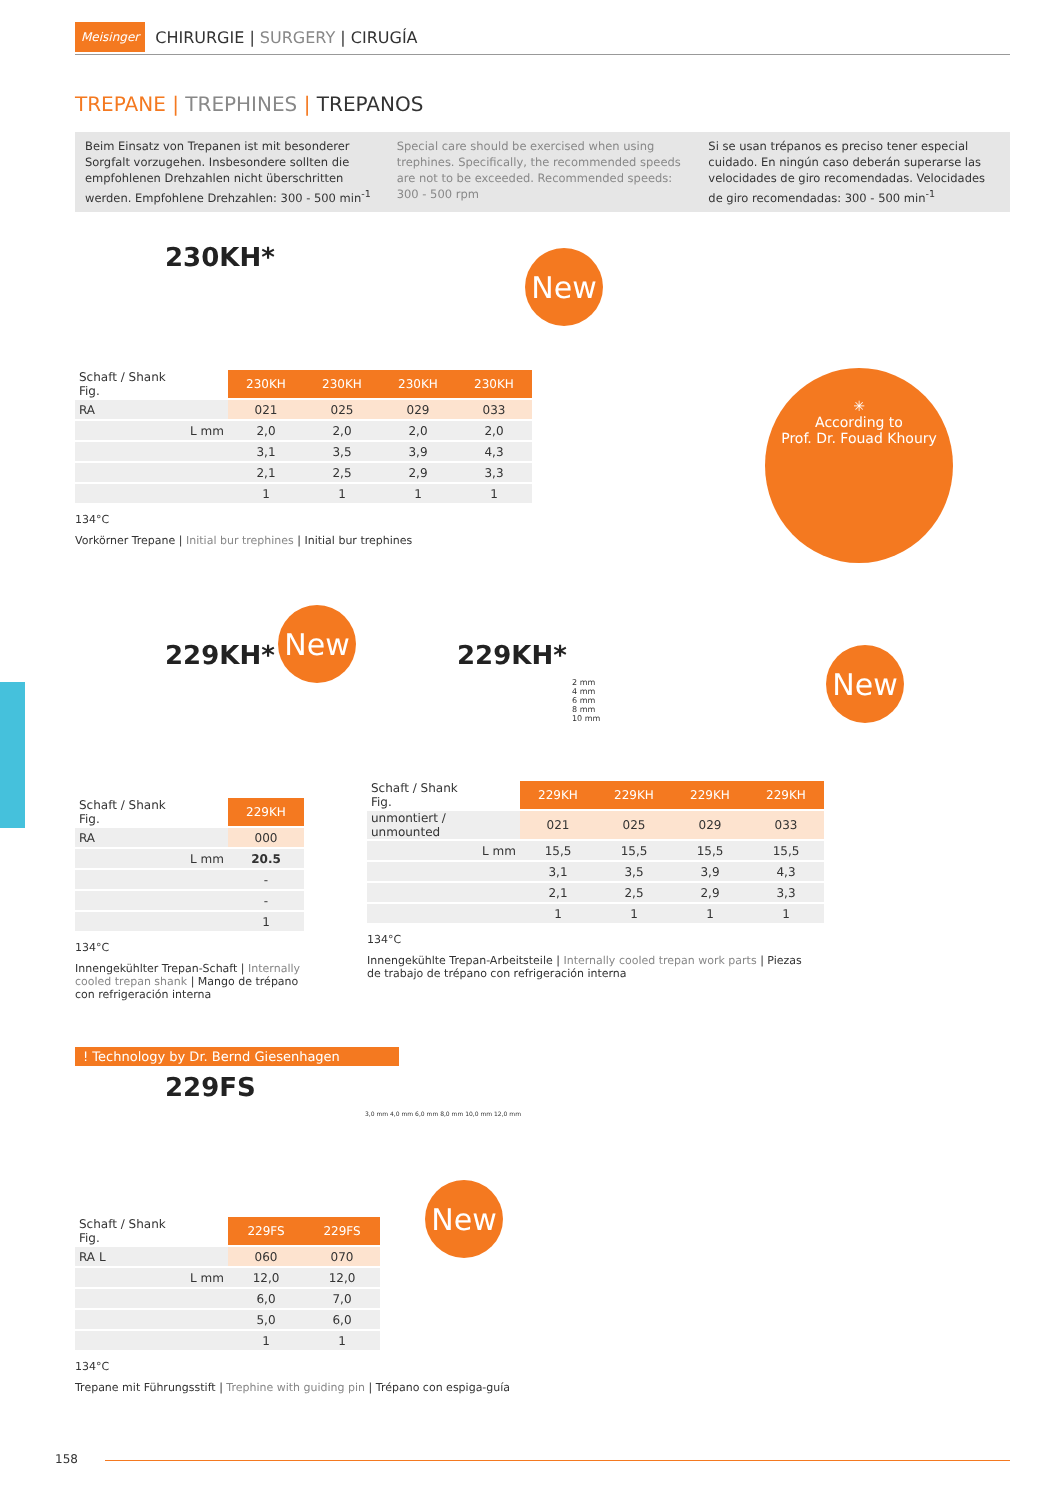Meisinger CHIRURGIE | SURGERY | CIRUGÍA
TREPANE | TREPHINES | TREPANOS
Beim Einsatz von Trepanen ist mit besonderer Sorgfalt vorzugehen. Insbesondere sollten die empfohlenen Drehzahlen nicht überschritten werden. Empfohlene Drehzahlen: 300 - 500 min<sup>-1</sup>
Special care should be exercised when using trephines. Specifically, the recommended speeds are not to be exceeded. Recommended speeds: 300 - 500 rpm
Si se usan trépanos es preciso tener especial cuidado. En ningún caso deberán superarse las velocidades de giro recomendadas. Velocidades de giro recomendadas: 300 - 500 min<sup>-1</sup>
230KH*
| Schaft / Shank Fig. | 230KH | 230KH | 230KH | 230KH |
| RA | 021 | 025 | 029 | 033 |
| L mm | 2,0 | 2,0 | 2,0 | 2,0 |
| | 3,1 | 3,5 | 3,9 | 4,3 |
| | 2,1 | 2,5 | 2,9 | 3,3 |
| | 1 | 1 | 1 | 1 |
134°C
Vorkörner Trepane | Initial bur trephines | Initial bur trephines
New
✳
According to
Prof. Dr. Fouad Khoury
229KH*
| Schaft / Shank Fig. | 229KH |
| RA | 000 |
| L mm | 20.5 |
| | - |
| | - |
| | 1 |
134°C
Innengekühlter Trepan-Schaft | Internally cooled trepan shank | Mango de trépano con refrigeración interna
New
229KH*
2 mm
4 mm
6 mm
8 mm
10 mm
| Schaft / Shank Fig. | 229KH | 229KH | 229KH | 229KH |
| unmontiert / unmounted | 021 | 025 | 029 | 033 |
| L mm | 15,5 | 15,5 | 15,5 | 15,5 |
| | 3,1 | 3,5 | 3,9 | 4,3 |
| | 2,1 | 2,5 | 2,9 | 3,3 |
| | 1 | 1 | 1 | 1 |
134°C
Innengekühlte Trepan-Arbeitsteile | Internally cooled trepan work parts | Piezas de trabajo de trépano con refrigeración interna
New
! Technology by Dr. Bernd Giesenhagen
229FS
3,0 mm 4,0 mm 6,0 mm 8,0 mm 10,0 mm 12,0 mm
| Schaft / Shank Fig. | 229FS | 229FS |
| RA L | 060 | 070 |
| L mm | 12,0 | 12,0 |
| | 6,0 | 7,0 |
| | 5,0 | 6,0 |
| | 1 | 1 |
134°C
Trepane mit Führungsstift | Trephine with guiding pin | Trépano con espiga-guía
New
158